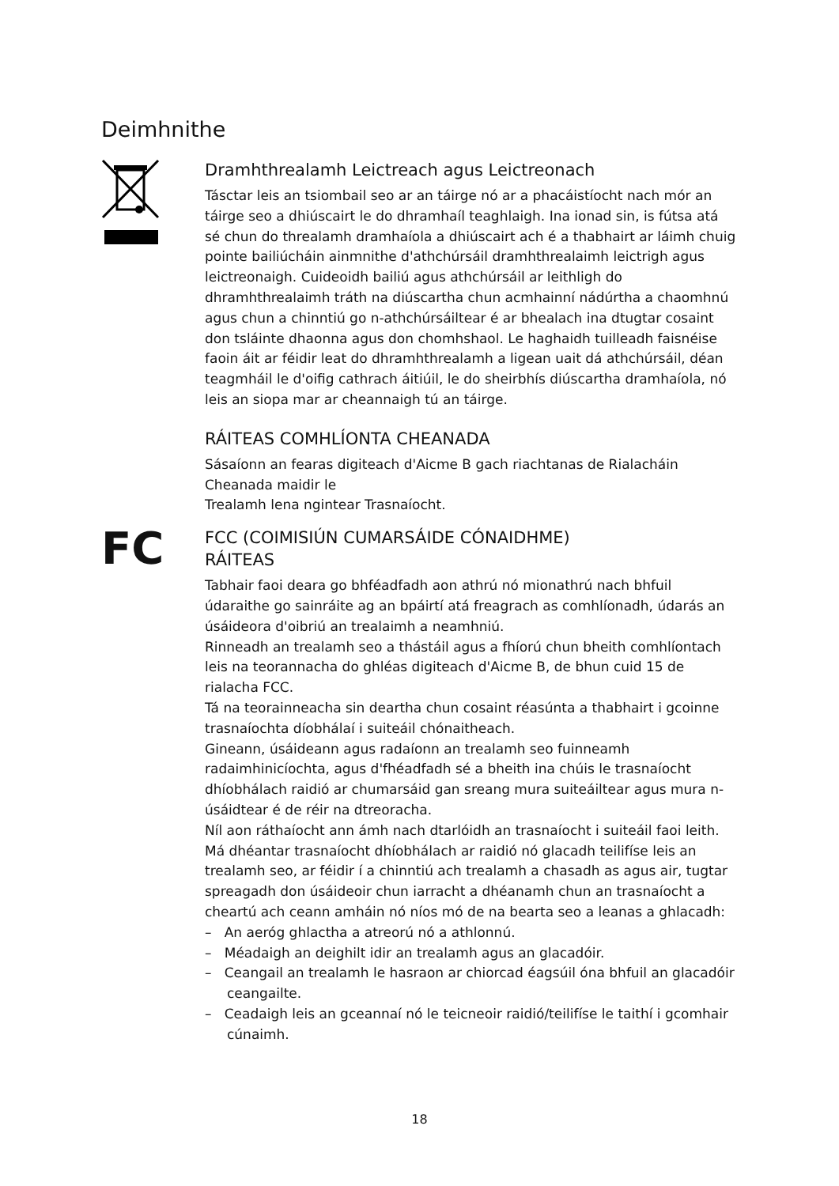Deimhnithe
Dramhthrealamh Leictreach agus Leictreonach
Tásctar leis an tsiombail seo ar an táirge nó ar a phacáistíocht nach mór an táirge seo a dhiúscairt le do dhramhaíl teaghlaigh. Ina ionad sin, is fútsa atá sé chun do threalamh dramhaíola a dhiúscairt ach é a thabhairt ar láimh chuig pointe bailiúcháin ainmnithe d'athchúrsáil dramhthrealaimh leictrigh agus leictreonaigh. Cuideoidh bailiú agus athchúrsáil ar leithligh do dhramhthrealaimh tráth na diúscartha chun acmhainní nádúrtha a chaomhnú agus chun a chinntiú go n-athchúrsáiltear é ar bhealach ina dtugtar cosaint don tsláinte dhaonna agus don chomhshaol. Le haghaidh tuilleadh faisnéise faoin áit ar féidir leat do dhramhthrealamh a ligean uait dá athchúrsáil, déan teagmháil le d'oifig cathrach áitiúil, le do sheirbhís diúscartha dramhaíola, nó leis an siopa mar ar cheannaigh tú an táirge.
RÁITEAS COMHLÍONTA CHEANADA
Sásaíonn an fearas digiteach d'Aicme B gach riachtanas de Rialacháin Cheanada maidir le
Trealamh lena ngintear Trasnaíocht.
FC
FCC (COIMISIÚN CUMARSÁIDE CÓNAIDHME)
RÁITEAS
Tabhair faoi deara go bhféadfadh aon athrú nó mionathrú nach bhfuil údaraithe go sainráite ag an bpáirtí atá freagrach as comhlíonadh, údarás an úsáideora d'oibriú an trealaimh a neamhniú.
Rinneadh an trealamh seo a thástáil agus a fhíorú chun bheith comhlíontach leis na teorannacha do ghléas digiteach d'Aicme B, de bhun cuid 15 de rialacha FCC.
Tá na teorainneacha sin deartha chun cosaint réasúnta a thabhairt i gcoinne trasnaíochta díobhálaí i suiteáil chónaitheach.
Gineann, úsáideann agus radaíonn an trealamh seo fuinneamh radaimhinicíochta, agus d'fhéadfadh sé a bheith ina chúis le trasnaíocht dhíobhálach raidió ar chumarsáid gan sreang mura suiteáiltear agus mura n-úsáidtear é de réir na dtreoracha.
Níl aon ráthaíocht ann ámh nach dtarlóidh an trasnaíocht i suiteáil faoi leith. Má dhéantar trasnaíocht dhíobhálach ar raidió nó glacadh teilifíse leis an trealamh seo, ar féidir í a chinntiú ach trealamh a chasadh as agus air, tugtar spreagadh don úsáideoir chun iarracht a dhéanamh chun an trasnaíocht a cheartú ach ceann amháin nó níos mó de na bearta seo a leanas a ghlacadh:
– An aeróg ghlactha a atreorú nó a athlonnú.
– Méadaigh an deighilt idir an trealamh agus an glacadóir.
– Ceangail an trealamh le hasraon ar chiorcad éagsúil óna bhfuil an glacadóir ceangailte.
– Ceadaigh leis an gceannaí nó le teicneoir raidió/teilifíse le taithí i gcomhair cúnaimh.
18